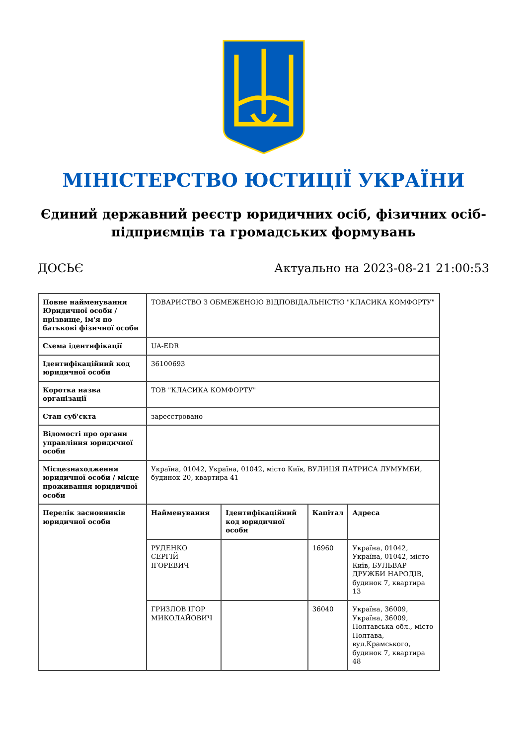МІНІСТЕРСТВО ЮСТИЦІЇ УКРАЇНИ
Єдиний державний реєстр юридичних осіб, фізичних осіб-підприємців та громадських формувань
ДОСЬЄ Актуально на 2023-08-21 21:00:53
| Повне найменування Юридичної особи / прізвище, ім'я по батькові фізичної особи | ТОВАРИСТВО З ОБМЕЖЕНОЮ ВІДПОВІДАЛЬНІСТЮ "КЛАСИКА КОМФОРТУ" | | | |
| Схема ідентифікації | UA-EDR | | | |
| Ідентифікаційний код юридичної особи | 36100693 | | | |
| Коротка назва організації | ТОВ "КЛАСИКА КОМФОРТУ" | | | |
| Стан суб'єкта | зареєстровано | | | |
| Відомості про органи управління юридичної особи | | | | |
| Місцезнаходження юридичної особи / місце проживання юридичної особи | Україна, 01042, Україна, 01042, місто Київ, ВУЛИЦЯ ПАТРИСА ЛУМУМБИ, будинок 20, квартира 41 | | | |
| Перелік засновників юридичної особи | Найменування | Ідентифікаційний код юридичної особи | Капітал | Адреса |
| | РУДЕНКО СЕРГІЙ ІГОРЕВИЧ | | 16960 | Україна, 01042, Україна, 01042, місто Київ, БУЛЬВАР ДРУЖБИ НАРОДІВ, будинок 7, квартира 13 |
| | ГРИЗЛОВ ІГОР МИКОЛАЙОВИЧ | | 36040 | Україна, 36009, Україна, 36009, Полтавська обл., місто Полтава, вул.Крамського, будинок 7, квартира 48 |